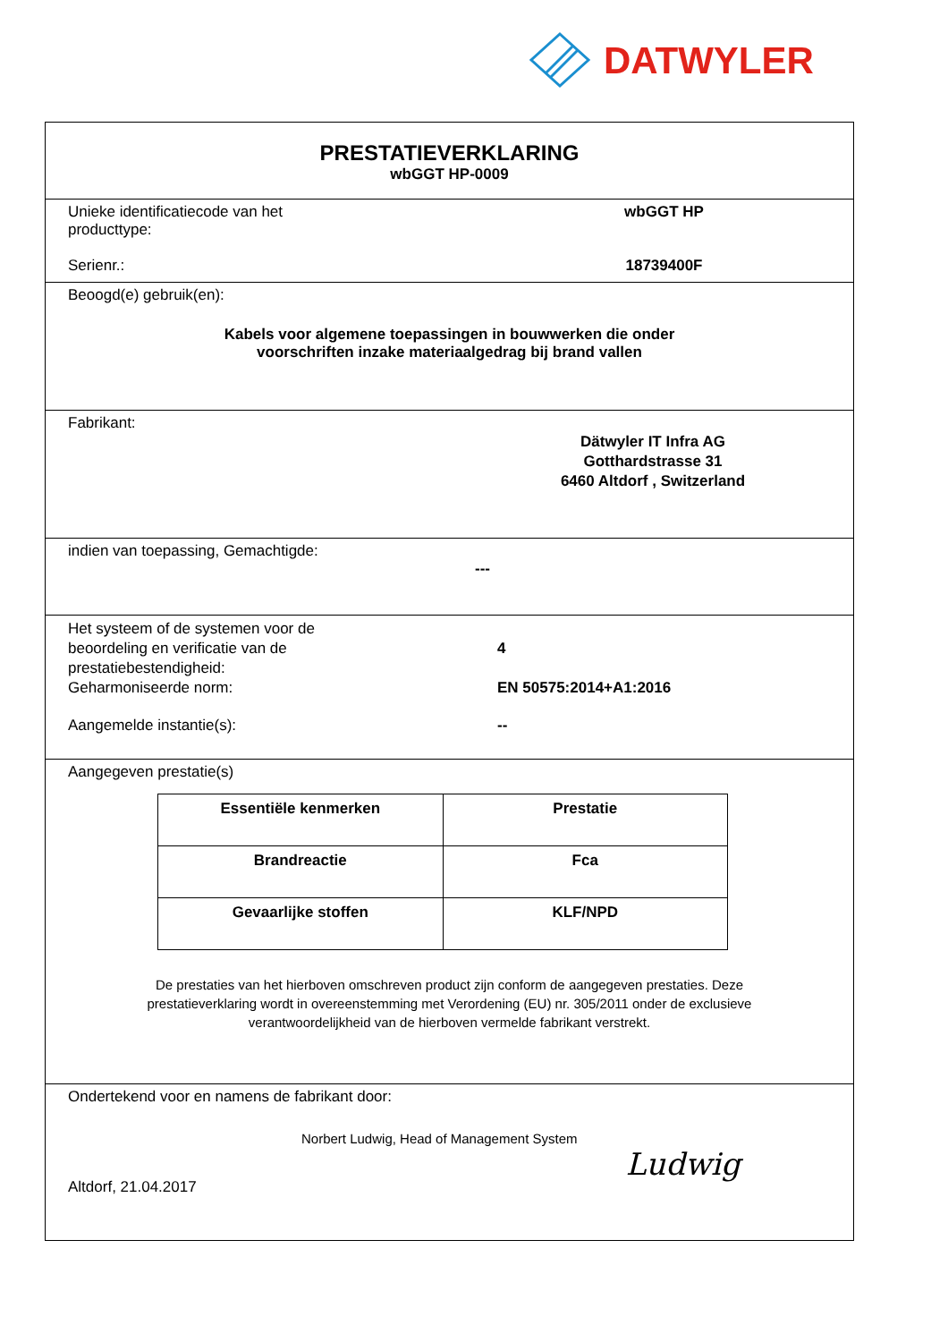DATWYLER
PRESTATIEVERKLARING
wbGGT HP-0009
Unieke identificatiecode van het
producttype:
wbGGT HP
Serienr.: 18739400F
Beoogd(e) gebruik(en):
Kabels voor algemene toepassingen in bouwwerken die onder
voorschriften inzake materiaalgedrag bij brand vallen
Fabrikant:
Dätwyler IT Infra AG
Gotthardstrasse 31
6460 Altdorf , Switzerland
indien van toepassing, Gemachtigde:
---
Het systeem of de systemen voor de
beoordeling en verificatie van de
prestatiebestendigheid:
4
Geharmoniseerde norm: EN 50575:2014+A1:2016
Aangemelde instantie(s): --
Aangegeven prestatie(s)
| Essentiële kenmerken | Prestatie |
| --- | --- |
| Brandreactie | Fca |
| Gevaarlijke stoffen | KLF/NPD |
De prestaties van het hierboven omschreven product zijn conform de aangegeven prestaties. Deze
prestatieverklaring wordt in overeenstemming met Verordening (EU) nr. 305/2011 onder de exclusieve
verantwoordelijkheid van de hierboven vermelde fabrikant verstrekt.
Ondertekend voor en namens de fabrikant door:
Norbert Ludwig, Head of Management System
Altdorf, 21.04.2017
Ludwig